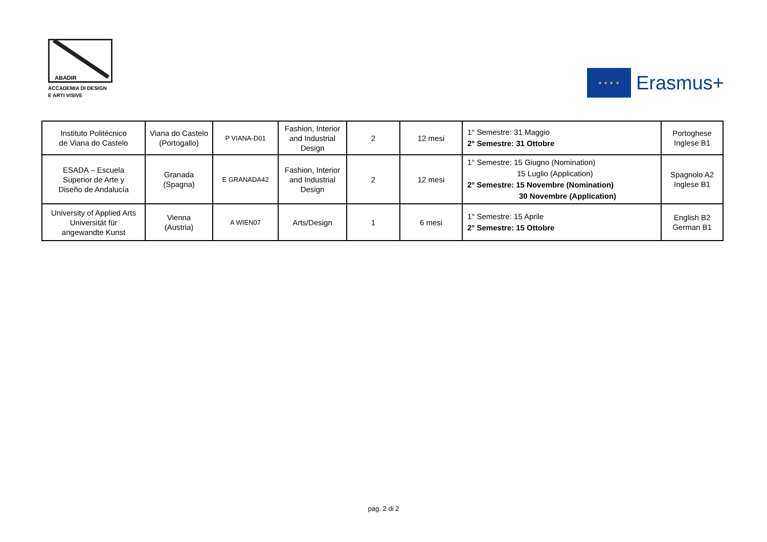ABADIR
ACCADEMIA DI DESIGN
E ARTI VISIVE
★ ★ ★ ★
Erasmus+
| Instituto Politécnico de Viana do Castelo | Viana do Castelo (Portogallo) | P VIANA-D01 | Fashion, Interior and Industrial Design | 2 | 12 mesi | 1° Semestre: 31 Maggio 2° Semestre: 31 Ottobre | Portoghese Inglese B1 |
| ESADA – Escuela Superior de Arte y Diseño de Andalucía | Granada (Spagna) | E GRANADA42 | Fashion, Interior and Industrial Design | 2 | 12 mesi | 1° Semestre: 15 Giugno (Nomination) 15 Luglio (Application) 2° Semestre: 15 Novembre (Nomination) 30 Novembre (Application) | Spagnolo A2 Inglese B1 |
| University of Applied Arts Universität für angewandte Kunst | Vienna (Austria) | A WIEN07 | Arts/Design | 1 | 6 mesi | 1° Semestre: 15 Aprile 2° Semestre: 15 Ottobre | English B2 German B1 |
pag. 2 di 2